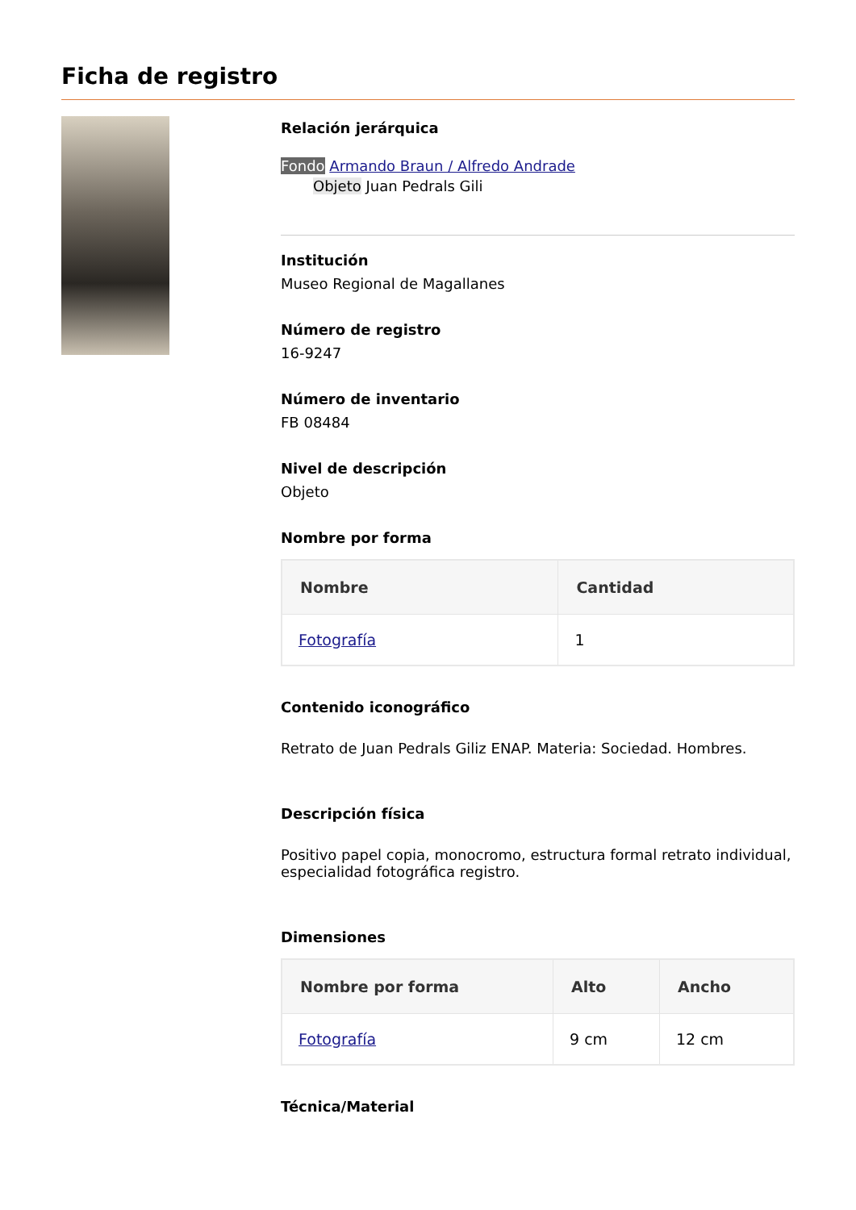Ficha de registro
Relación jerárquica
Fondo Armando Braun / Alfredo Andrade
Objeto Juan Pedrals Gili
Institución
Museo Regional de Magallanes
Número de registro
16-9247
Número de inventario
FB 08484
Nivel de descripción
Objeto
Nombre por forma
| Nombre | Cantidad |
| --- | --- |
| Fotografía | 1 |
Contenido iconográfico
Retrato de Juan Pedrals Giliz ENAP. Materia: Sociedad. Hombres.
Descripción física
Positivo papel copia, monocromo, estructura formal retrato individual, especialidad fotográfica registro.
Dimensiones
| Nombre por forma | Alto | Ancho |
| --- | --- | --- |
| Fotografía | 9 cm | 12 cm |
Técnica/Material